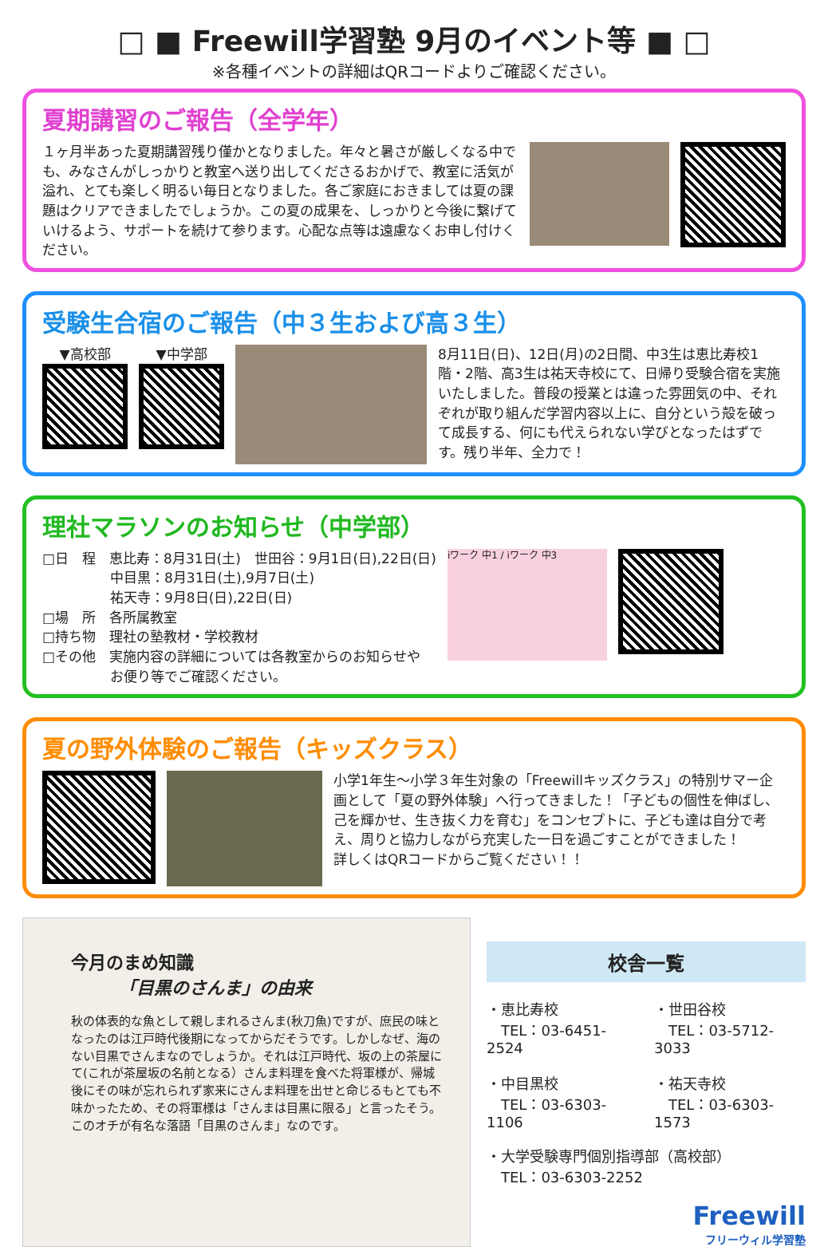□ ■ Freewill学習塾 9月のイベント等 ■ □
※各種イベントの詳細はQRコードよりご確認ください。
夏期講習のご報告（全学年）
１ヶ月半あった夏期講習残り僅かとなりました。年々と暑さが厳しくなる中でも、みなさんがしっかりと教室へ送り出してくださるおかげで、教室に活気が溢れ、とても楽しく明るい毎日となりました。各ご家庭におきましては夏の課題はクリアできましたでしょうか。この夏の成果を、しっかりと今後に繋げていけるよう、サポートを続けて参ります。心配な点等は遠慮なくお申し付けください。
受験生合宿のご報告（中３生および高３生）
▼高校部 ▼中学部 8月11日(日)、12日(月)の2日間、中3生は恵比寿校1階・2階、高3生は祐天寺校にて、日帰り受験合宿を実施いたしました。普段の授業とは違った雰囲気の中、それぞれが取り組んだ学習内容以上に、自分という殻を破って成長する、何にも代えられない学びとなったはずです。残り半年、全力で！
理社マラソンのお知らせ（中学部）
□日　程　恵比寿：8月31日(土)　世田谷：9月1日(日),22日(日)
　　　　　中目黒：8月31日(土),9月7日(土)
　　　　　祐天寺：9月8日(日),22日(日)
□場　所　各所属教室
□持ち物　理社の塾教材・学校教材
□その他　実施内容の詳細については各教室からのお知らせや
　　　　　お便り等でご確認ください。
iワーク 中1 / iワーク 中3
夏の野外体験のご報告（キッズクラス）
小学1年生～小学３年生対象の「Freewillキッズクラス」の特別サマー企画として「夏の野外体験」へ行ってきました！「子どもの個性を伸ばし、己を輝かせ、生き抜く力を育む」をコンセプトに、子ども達は自分で考え、周りと協力しながら充実した一日を過ごすことができました！
詳しくはQRコードからご覧ください！！
今月のまめ知識
「目黒のさんま」の由来
秋の体表的な魚として親しまれるさんま(秋刀魚)ですが、庶民の味となったのは江戸時代後期になってからだそうです。しかしなぜ、海のない目黒でさんまなのでしょうか。それは江戸時代、坂の上の茶屋にて(これが茶屋坂の名前となる）さんま料理を食べた将軍様が、帰城後にその味が忘れられず家来にさんま料理を出せと命じるもとても不味かったため、その将軍様は「さんまは目黒に限る」と言ったそう。このオチが有名な落語「目黒のさんま」なのです。
校舎一覧
・恵比寿校
　TEL：03-6451-2524
・世田谷校
　TEL：03-5712-3033
・中目黒校
　TEL：03-6303-1106
・祐天寺校
　TEL：03-6303-1573
・大学受験専門個別指導部（高校部）
　TEL：03-6303-2252
Freewill
フリーウィル学習塾